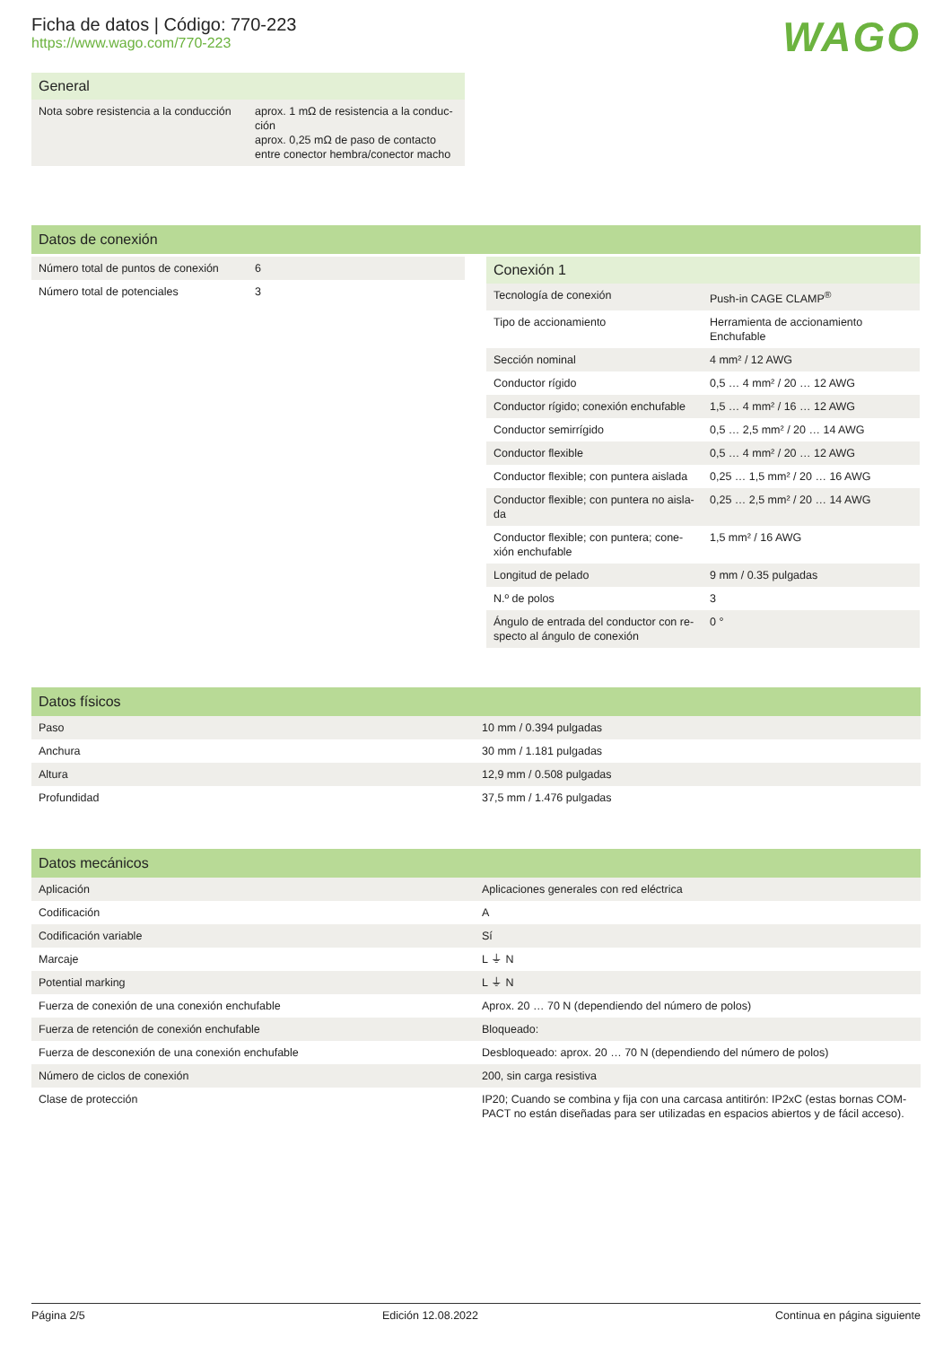WAGO
Ficha de datos | Código: 770-223
https://www.wago.com/770-223
| General | |
| --- | --- |
| Nota sobre resistencia a la conducción | aprox. 1 mΩ de resistencia a la conduc-ción aprox. 0,25 mΩ de paso de contacto entre conector hembra/conector macho |
Datos de conexión
| Número total de puntos de conexión | 6 |
| Número total de potenciales | 3 |
| Conexión 1 | |
| --- | --- |
| Tecnología de conexión | Push-in CAGE CLAMP<sup>®</sup> |
| Tipo de accionamiento | Herramienta de accionamiento Enchufable |
| Sección nominal | 4 mm² / 12 AWG |
| Conductor rígido | 0,5 … 4 mm² / 20 … 12 AWG |
| Conductor rígido; conexión enchufable | 1,5 … 4 mm² / 16 … 12 AWG |
| Conductor semirrígido | 0,5 … 2,5 mm² / 20 … 14 AWG |
| Conductor flexible | 0,5 … 4 mm² / 20 … 12 AWG |
| Conductor flexible; con puntera aislada | 0,25 … 1,5 mm² / 20 … 16 AWG |
| Conductor flexible; con puntera no aisla-da | 0,25 … 2,5 mm² / 20 … 14 AWG |
| Conductor flexible; con puntera; cone-xión enchufable | 1,5 mm² / 16 AWG |
| Longitud de pelado | 9 mm / 0.35 pulgadas |
| N.º de polos | 3 |
| Ángulo de entrada del conductor con re-specto al ángulo de conexión | 0 ° |
| Datos físicos | |
| --- | --- |
| Paso | 10 mm / 0.394 pulgadas |
| Anchura | 30 mm / 1.181 pulgadas |
| Altura | 12,9 mm / 0.508 pulgadas |
| Profundidad | 37,5 mm / 1.476 pulgadas |
| Datos mecánicos | |
| --- | --- |
| Aplicación | Aplicaciones generales con red eléctrica |
| Codificación | A |
| Codificación variable | Sí |
| Marcaje | L ⏚ N |
| Potential marking | L ⏚ N |
| Fuerza de conexión de una conexión enchufable | Aprox. 20 … 70 N (dependiendo del número de polos) |
| Fuerza de retención de conexión enchufable | Bloqueado: |
| Fuerza de desconexión de una conexión enchufable | Desbloqueado: aprox. 20 … 70 N (dependiendo del número de polos) |
| Número de ciclos de conexión | 200, sin carga resistiva |
| Clase de protección | IP20; Cuando se combina y fija con una carcasa antitirón: IP2xC (estas bornas COM-PACT no están diseñadas para ser utilizadas en espacios abiertos y de fácil acceso). |
Página 2/5 Edición 12.08.2022 Continua en página siguiente